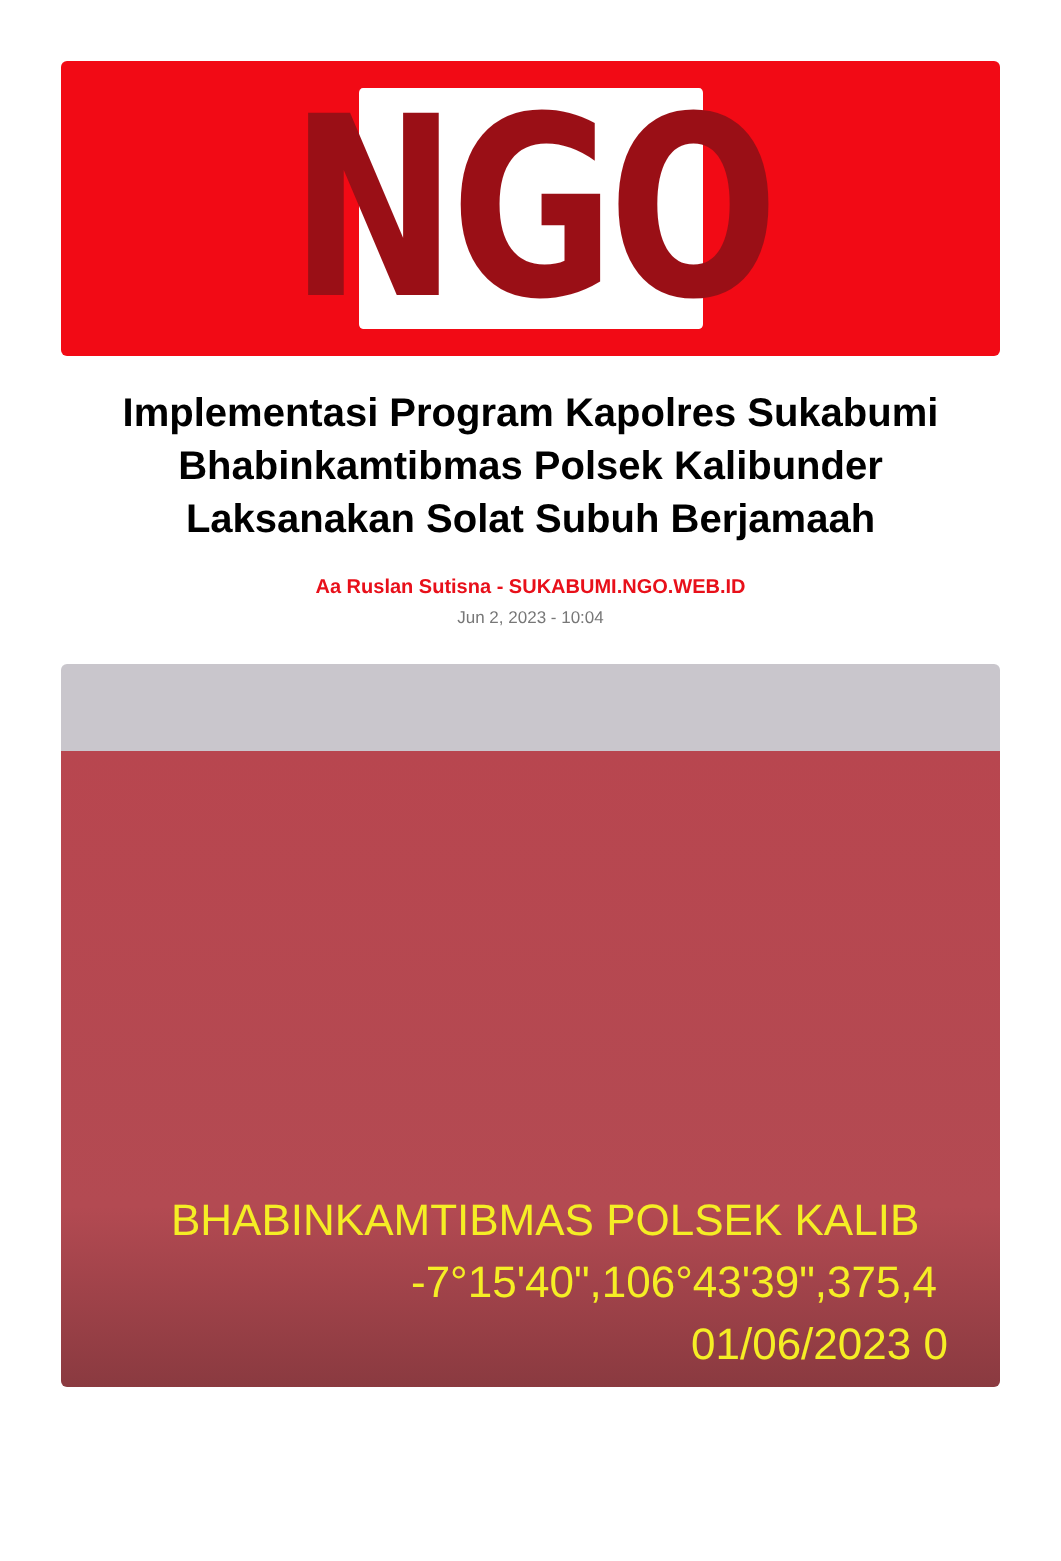NGO
Implementasi Program Kapolres Sukabumi Bhabinkamtibmas Polsek Kalibunder Laksanakan Solat Subuh Berjamaah
Aa Ruslan Sutisna - SUKABUMI.NGO.WEB.ID
Jun 2, 2023 - 10:04
BHABINKAMTIBMAS POLSEK KALIB
-7°15'40",106°43'39",375,4
01/06/2023 0